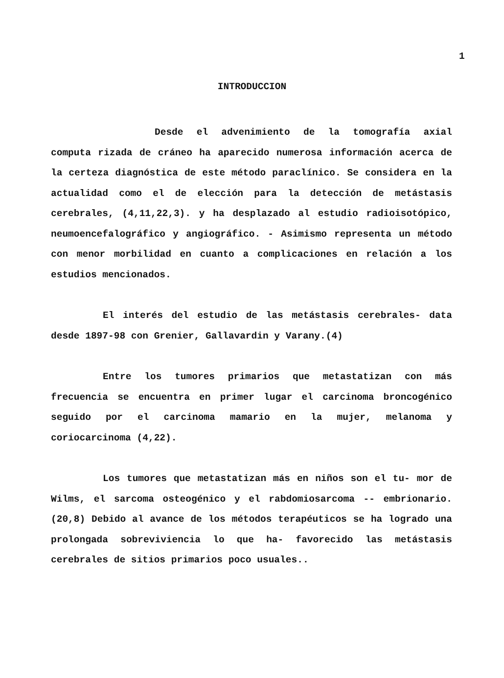1
INTRODUCCION
Desde el advenimiento de la tomografía axial computa rizada de cráneo ha aparecido numerosa información acerca de la certeza diagnóstica de este método paraclínico. Se considera en la actualidad como el de elección para la detección de metástasis cerebrales, (4,11,22,3). y ha desplazado al estudio radioisotópico, neumoencefalográfico y angiográfico. - Asimismo representa un método con menor morbilidad en cuanto a complicaciones en relación a los estudios mencionados.
El interés del estudio de las metástasis cerebrales- data desde 1897-98 con Grenier, Gallavardin y Varany.(4)
Entre los tumores primarios que metastatizan con más frecuencia se encuentra en primer lugar el carcinoma broncogénico seguido por el carcinoma mamario en la mujer, melanoma y coriocarcinoma (4,22).
Los tumores que metastatizan más en niños son el tu- mor de Wilms, el sarcoma osteogénico y el rabdomiosarcoma -- embrionario. (20,8) Debido al avance de los métodos terapéuticos se ha logrado una prolongada sobreviviencia lo que ha- favorecido las metástasis cerebrales de sitios primarios poco usuales..